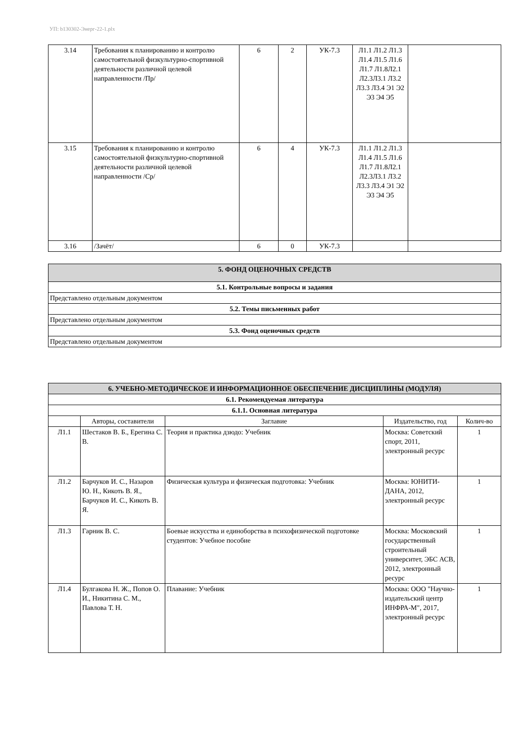УП: b130302-Энерг-22-1.plx
| 3.14 | Требования к планированию и контролю самостоятельной физкультурно-спортивной деятельности различной целевой направленности /Пр/ | 6 | 2 | УК-7.3 | Л1.1 Л1.2 Л1.3 Л1.4 Л1.5 Л1.6 Л1.7 Л1.8Л2.1 Л2.3Л3.1 Л3.2 Л3.3 Л3.4 Э1 Э2 Э3 Э4 Э5 | |
| 3.15 | Требования к планированию и контролю самостоятельной физкультурно-спортивной деятельности различной целевой направленности /Ср/ | 6 | 4 | УК-7.3 | Л1.1 Л1.2 Л1.3 Л1.4 Л1.5 Л1.6 Л1.7 Л1.8Л2.1 Л2.3Л3.1 Л3.2 Л3.3 Л3.4 Э1 Э2 Э3 Э4 Э5 | |
| 3.16 | /Зачёт/ | 6 | 0 | УК-7.3 | | |
| 5. ФОНД ОЦЕНОЧНЫХ СРЕДСТВ |
| 5.1. Контрольные вопросы и задания |
| Представлено отдельным документом |
| 5.2. Темы письменных работ |
| Представлено отдельным документом |
| 5.3. Фонд оценочных средств |
| Представлено отдельным документом |
| 6. УЧЕБНО-МЕТОДИЧЕСКОЕ И ИНФОРМАЦИОННОЕ ОБЕСПЕЧЕНИЕ ДИСЦИПЛИНЫ (МОДУЛЯ) | | | | |
| 6.1. Рекомендуемая литература | | | | |
| 6.1.1. Основная литература | | | | |
| | Авторы, составители | Заглавие | Издательство, год | Колич-во |
| Л1.1 | Шестаков В. Б., Ерегина С. В. | Теория и практика дзюдо: Учебник | Москва: Советский спорт, 2011, электронный ресурс | 1 |
| Л1.2 | Барчуков И. С., Назаров Ю. Н., Кикоть В. Я., Барчуков И. С., Кикоть В. Я. | Физическая культура и физическая подготовка: Учебник | Москва: ЮНИТИ-ДАНА, 2012, электронный ресурс | 1 |
| Л1.3 | Гарник В. С. | Боевые искусства и единоборства в психофизической подготовке студентов: Учебное пособие | Москва: Московский государственный строительный университет, ЭБС АСВ, 2012, электронный ресурс | 1 |
| Л1.4 | Булгакова Н. Ж., Попов О. И., Никитина С. М., Павлова Т. Н. | Плавание: Учебник | Москва: ООО "Научно-издательский центр ИНФРА-М", 2017, электронный ресурс | 1 |